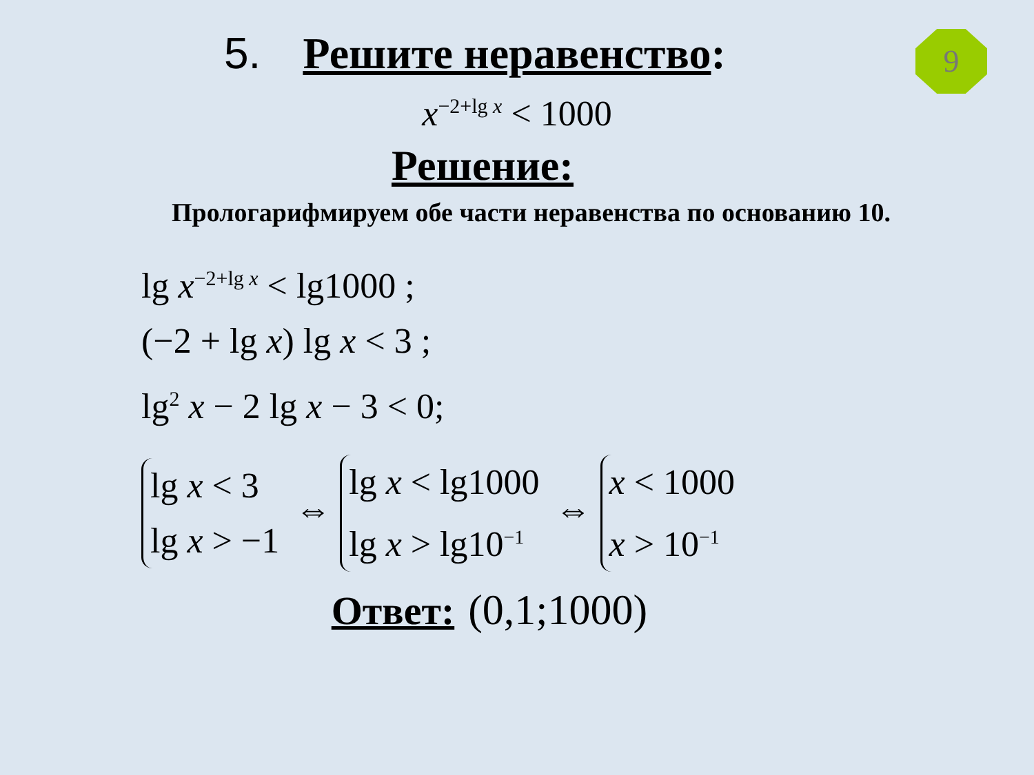9
5. Решите неравенство:
x<sup>−2+lg x</sup> < 1000
Решение:
Прологарифмируем обе части неравенства по основанию 10.
lg x<sup>−2+lg x</sup> < lg1000 ;
(−2 + lg x) lg x < 3 ;
lg<sup>2</sup> x − 2 lg x − 3 < 0;
lg x < 3
lg x > −1 ⇔ lg x < lg1000
lg x > lg10<sup>−1</sup> ⇔ x < 1000
x > 10<sup>−1</sup>
Ответ: (0,1;1000)